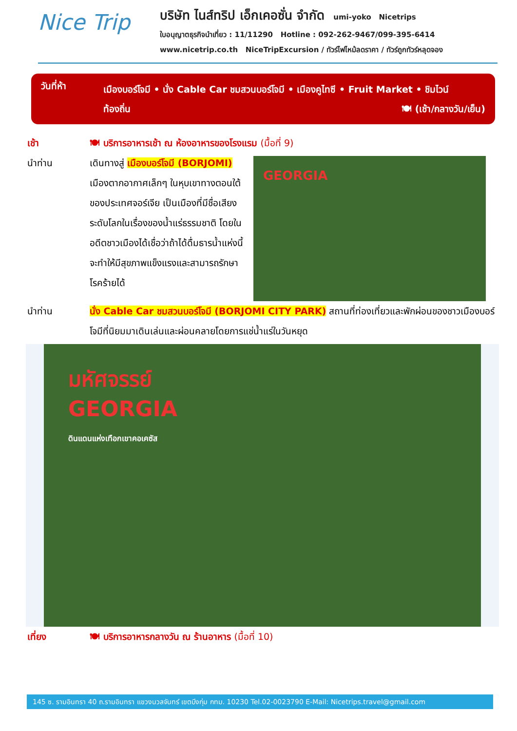Nice Trip
บริษัท ไนส์ทริป เอ็กเคอซั่น จำกัด umi-yoko Nicetrips
ใบอนุญาตธุรกิจนำเที่ยว : 11/11290 Hotline : 092-262-9467/099-395-6414
www.nicetrip.co.th NiceTripExcursion / ทัวร์ไฟไหม้ลดราคา / ทัวร์ถูกทัวร์หลุดจอง
วันที่ห้า
เมืองบอร์โจมี • นั่ง Cable Car ชมสวนบอร์โจมี • เมืองคูไทซี • Fruit Market • ชิมไวน์
ท้องถิ่น 🍽 (เช้า/กลางวัน/เย็น)
เช้า 🍽 บริการอาหารเช้า ณ ห้องอาหารของโรงแรม (มื้อที่ 9)
นำท่าน เดินทางสู่ เมืองบอร์โจมี (BORJOMI) เมืองตากอากาศเล็กๆ ในหุบเขาทางตอนใต้ของประเทศจอร์เจีย เป็นเมืองที่มีชื่อเสียงระดับโลกในเรื่องของน้ำแร่ธรรมชาติ โดยในอดีตชาวเมืองได้เชื่อว่าถ้าได้ดื่มธารน้ำแห่งนี้จะทำให้มีสุขภาพแข็งแรงและสามารถรักษาโรคร้ายได้
GEORGIA
นำท่าน นั่ง Cable Car ชมสวนบอร์โจมี (BORJOMI CITY PARK) สถานที่ท่องเที่ยวและพักผ่อนของชาวเมืองบอร์โจมีที่นิยมมาเดินเล่นและผ่อนคลายโดยการแช่น้ำแร่ในวันหยุด
มหัศจรรย์
GEORGIA
ดินแดนแห่งเทือกเขาคอเคซัส
เที่ยง 🍽 บริการอาหารกลางวัน ณ ร้านอาหาร (มื้อที่ 10)
145 ซ. รามอินทรา 40 ถ.รามอินทรา แขวงนวลจันทร์ เขตบึงกุ่ม กทม. 10230 Tel.02-0023790 E-Mail: Nicetrips.travel@gmail.com